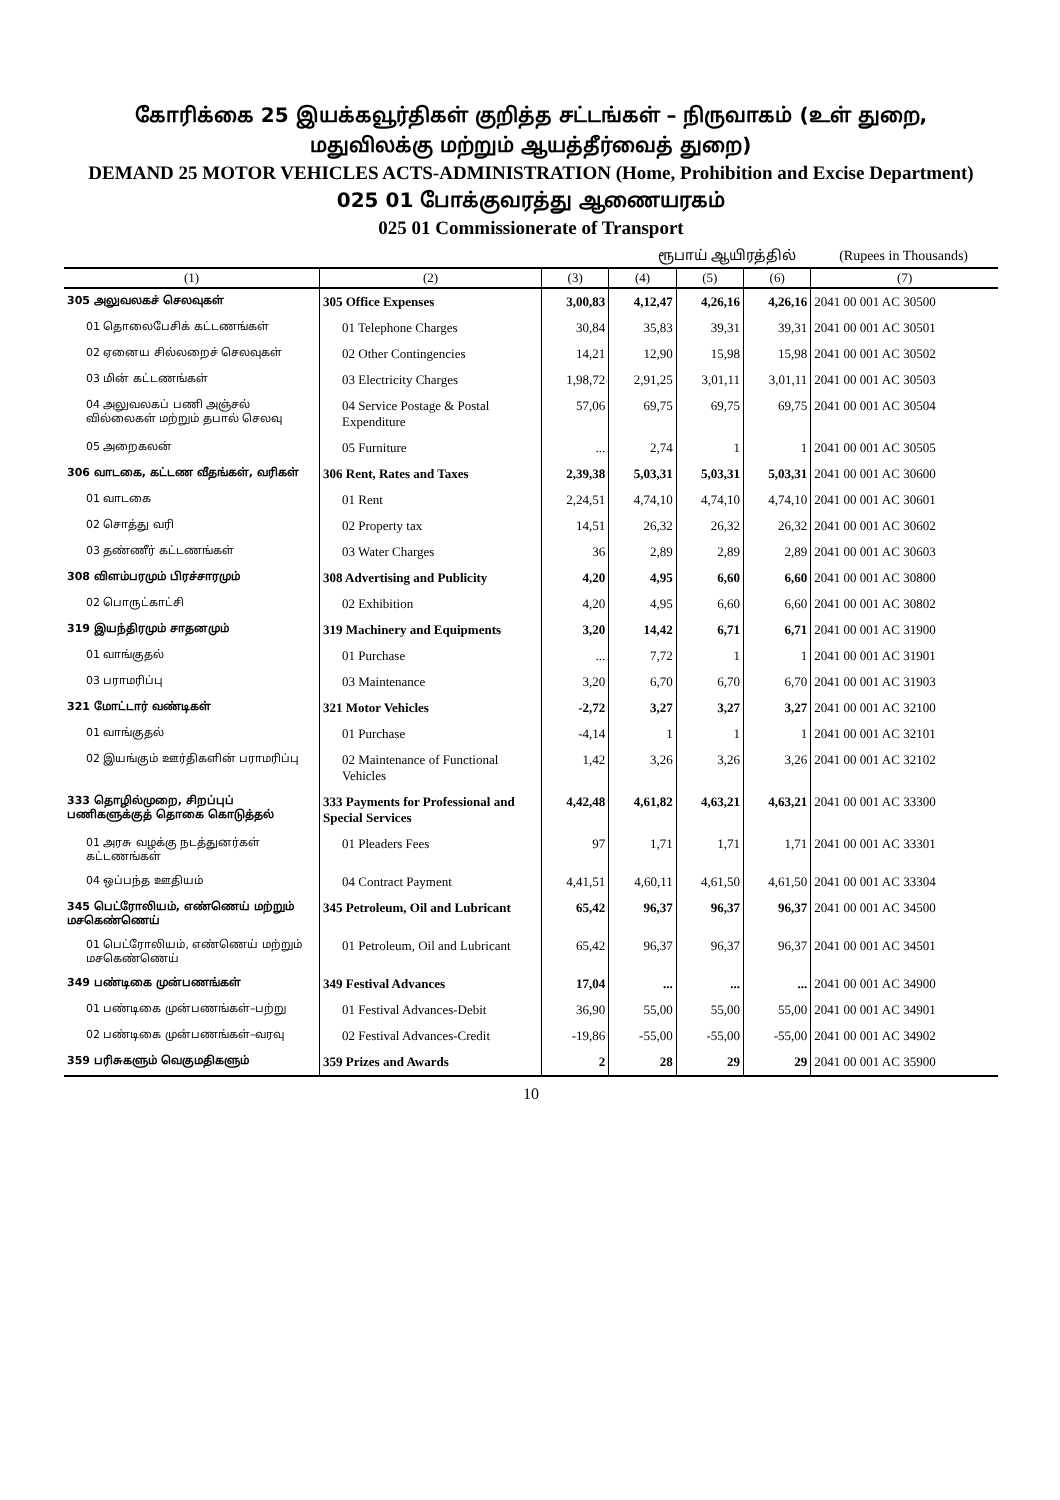கோரிக்கை 25 இயக்கவூர்திகள் குறித்த சட்டங்கள் – நிருவாகம் (உள் துறை,
மதுவிலக்கு மற்றும் ஆயத்தீர்வைத் துறை)
DEMAND 25 MOTOR VEHICLES ACTS-ADMINISTRATION (Home, Prohibition and Excise Department)
025 01 போக்குவரத்து ஆணையரகம்
025 01 Commissionerate of Transport
ரூபாய் ஆயிரத்தில் (Rupees in Thousands)
| (1) | (2) | (3) | (4) | (5) | (6) | (7) |
| --- | --- | --- | --- | --- | --- | --- |
| 305 அலுவலகச் செலவுகள் | 305 Office Expenses | 3,00,83 | 4,12,47 | 4,26,16 | 4,26,16 | 2041 00 001 AC 30500 |
| 01 தொலைபேசிக் கட்டணங்கள் | 01 Telephone Charges | 30,84 | 35,83 | 39,31 | 39,31 | 2041 00 001 AC 30501 |
| 02 ஏனைய சில்லறைச் செலவுகள் | 02 Other Contingencies | 14,21 | 12,90 | 15,98 | 15,98 | 2041 00 001 AC 30502 |
| 03 மின் கட்டணங்கள் | 03 Electricity Charges | 1,98,72 | 2,91,25 | 3,01,11 | 3,01,11 | 2041 00 001 AC 30503 |
| 04 அலுவலகப் பணி அஞ்சல் வில்லைகள் மற்றும் தபால் செலவு | 04 Service Postage & Postal Expenditure | 57,06 | 69,75 | 69,75 | 69,75 | 2041 00 001 AC 30504 |
| 05 அறைகலன் | 05 Furniture | ... | 2,74 | 1 | 1 | 2041 00 001 AC 30505 |
| 306 வாடகை, கட்டண வீதங்கள், வரிகள் | 306 Rent, Rates and Taxes | 2,39,38 | 5,03,31 | 5,03,31 | 5,03,31 | 2041 00 001 AC 30600 |
| 01 வாடகை | 01 Rent | 2,24,51 | 4,74,10 | 4,74,10 | 4,74,10 | 2041 00 001 AC 30601 |
| 02 சொத்து வரி | 02 Property tax | 14,51 | 26,32 | 26,32 | 26,32 | 2041 00 001 AC 30602 |
| 03 தண்ணீர் கட்டணங்கள் | 03 Water Charges | 36 | 2,89 | 2,89 | 2,89 | 2041 00 001 AC 30603 |
| 308 விளம்பரமும் பிரச்சாரமும் | 308 Advertising and Publicity | 4,20 | 4,95 | 6,60 | 6,60 | 2041 00 001 AC 30800 |
| 02 பொருட்காட்சி | 02 Exhibition | 4,20 | 4,95 | 6,60 | 6,60 | 2041 00 001 AC 30802 |
| 319 இயந்திரமும் சாதனமும் | 319 Machinery and Equipments | 3,20 | 14,42 | 6,71 | 6,71 | 2041 00 001 AC 31900 |
| 01 வாங்குதல் | 01 Purchase | ... | 7,72 | 1 | 1 | 2041 00 001 AC 31901 |
| 03 பராமரிப்பு | 03 Maintenance | 3,20 | 6,70 | 6,70 | 6,70 | 2041 00 001 AC 31903 |
| 321 மோட்டார் வண்டிகள் | 321 Motor Vehicles | -2,72 | 3,27 | 3,27 | 3,27 | 2041 00 001 AC 32100 |
| 01 வாங்குதல் | 01 Purchase | -4,14 | 1 | 1 | 1 | 2041 00 001 AC 32101 |
| 02 இயங்கும் ஊர்திகளின் பராமரிப்பு | 02 Maintenance of Functional Vehicles | 1,42 | 3,26 | 3,26 | 3,26 | 2041 00 001 AC 32102 |
| 333 தொழில்முறை, சிறப்புப் பணிகளுக்குத் தொகை கொடுத்தல் | 333 Payments for Professional and Special Services | 4,42,48 | 4,61,82 | 4,63,21 | 4,63,21 | 2041 00 001 AC 33300 |
| 01 அரசு வழக்கு நடத்துனர்கள் கட்டணங்கள் | 01 Pleaders Fees | 97 | 1,71 | 1,71 | 1,71 | 2041 00 001 AC 33301 |
| 04 ஒப்பந்த ஊதியம் | 04 Contract Payment | 4,41,51 | 4,60,11 | 4,61,50 | 4,61,50 | 2041 00 001 AC 33304 |
| 345 பெட்ரோலியம், எண்ணெய் மற்றும் மசகெண்ணெய் | 345 Petroleum, Oil and Lubricant | 65,42 | 96,37 | 96,37 | 96,37 | 2041 00 001 AC 34500 |
| 01 பெட்ரோலியம், எண்ணெய் மற்றும் மசகெண்ணெய் | 01 Petroleum, Oil and Lubricant | 65,42 | 96,37 | 96,37 | 96,37 | 2041 00 001 AC 34501 |
| 349 பண்டிகை முன்பணங்கள் | 349 Festival Advances | 17,04 | ... | ... | ... | 2041 00 001 AC 34900 |
| 01 பண்டிகை முன்பணங்கள்–பற்று | 01 Festival Advances-Debit | 36,90 | 55,00 | 55,00 | 55,00 | 2041 00 001 AC 34901 |
| 02 பண்டிகை முன்பணங்கள்–வரவு | 02 Festival Advances-Credit | -19,86 | -55,00 | -55,00 | -55,00 | 2041 00 001 AC 34902 |
| 359 பரிசுகளும் வெகுமதிகளும் | 359 Prizes and Awards | 2 | 28 | 29 | 29 | 2041 00 001 AC 35900 |
10